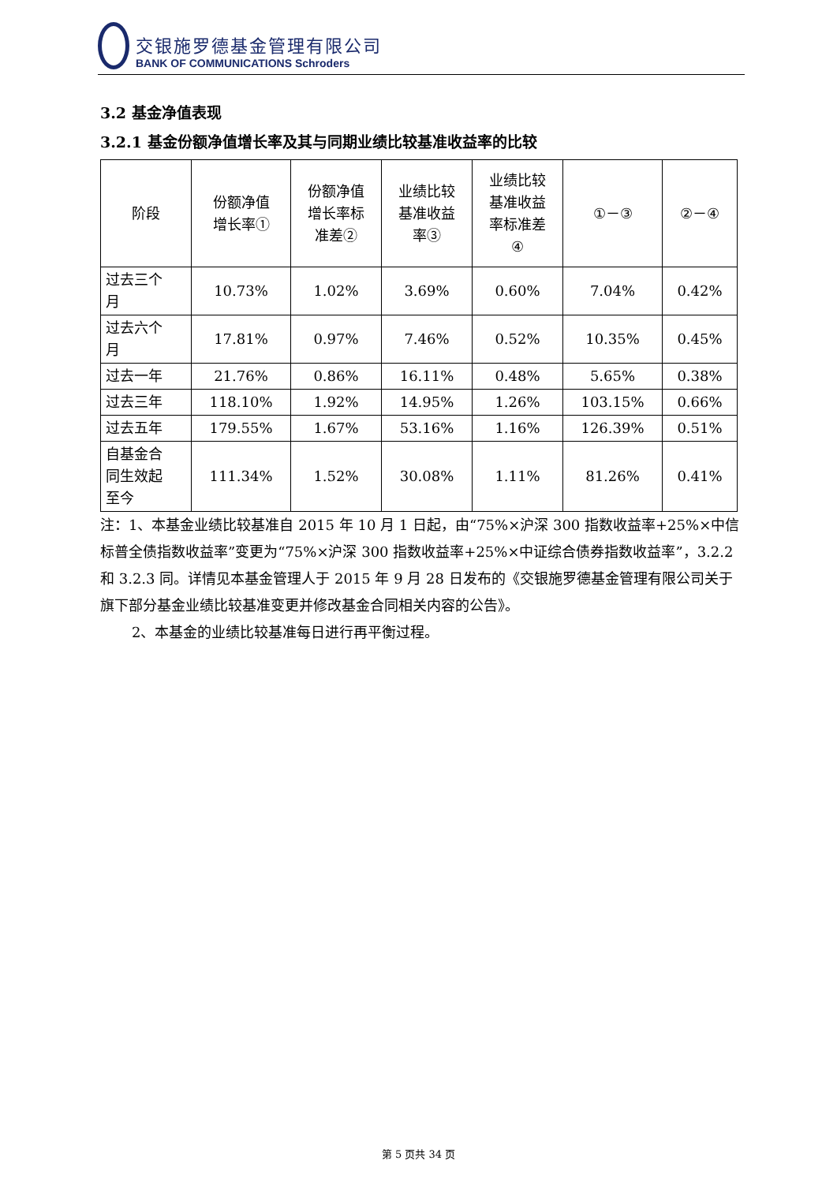交银施罗德基金管理有限公司
BANK OF COMMUNICATIONS Schroders
3.2 基金净值表现
3.2.1 基金份额净值增长率及其与同期业绩比较基准收益率的比较
| 阶段 | 份额净值 增长率① | 份额净值 增长率标 准差② | 业绩比较 基准收益 率③ | 业绩比较 基准收益 率标准差 ④ | ①－③ | ②－④ |
| --- | --- | --- | --- | --- | --- | --- |
| 过去三个 月 | 10.73% | 1.02% | 3.69% | 0.60% | 7.04% | 0.42% |
| 过去六个 月 | 17.81% | 0.97% | 7.46% | 0.52% | 10.35% | 0.45% |
| 过去一年 | 21.76% | 0.86% | 16.11% | 0.48% | 5.65% | 0.38% |
| 过去三年 | 118.10% | 1.92% | 14.95% | 1.26% | 103.15% | 0.66% |
| 过去五年 | 179.55% | 1.67% | 53.16% | 1.16% | 126.39% | 0.51% |
| 自基金合 同生效起 至今 | 111.34% | 1.52% | 30.08% | 1.11% | 81.26% | 0.41% |
注：1、本基金业绩比较基准自 2015 年 10 月 1 日起，由“75%×沪深 300 指数收益率+25%×中信标普全债指数收益率”变更为“75%×沪深 300 指数收益率+25%×中证综合债券指数收益率”，3.2.2 和 3.2.3 同。详情见本基金管理人于 2015 年 9 月 28 日发布的《交银施罗德基金管理有限公司关于旗下部分基金业绩比较基准变更并修改基金合同相关内容的公告》。
2、本基金的业绩比较基准每日进行再平衡过程。
第 5 页共 34 页